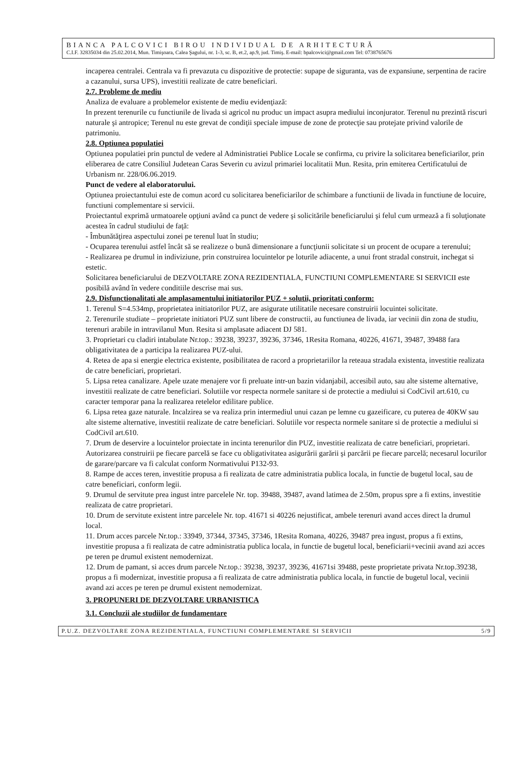BIANCA PALCOVICI BIROU INDIVIDUAL DE ARHITECTURĂ
C.I.F. 32835034 din 25.02.2014, Mun. Timişoara, Calea Şagului, nr. 1-3, sc. B, et.2, ap.9, jud. Timiş. E-mail: bpalcovici@gmail.com Tel: 0738765676
incaperea centralei. Centrala va fi prevazuta cu dispozitive de protectie: supape de siguranta, vas de expansiune, serpentina de racire a cazanului, sursa UPS), investitii realizate de catre beneficiari.
2.7. Probleme de mediu
Analiza de evaluare a problemelor existente de mediu evidenţiază:
In prezent terenurile cu functiunile de livada si agricol nu produc un impact asupra mediului inconjurator. Terenul nu prezintă riscuri naturale şi antropice; Terenul nu este grevat de condiţii speciale impuse de zone de protecţie sau protejate privind valorile de patrimoniu.
2.8. Optiunea populatiei
Optiunea populatiei prin punctul de vedere al Administratiei Publice Locale se confirma, cu privire la solicitarea beneficiarilor, prin eliberarea de catre Consiliul Judetean Caras Severin cu avizul primariei localitatii Mun. Resita, prin emiterea Certificatului de Urbanism nr. 228/06.06.2019.
Punct de vedere al elaboratorului.
Optiunea proiectantului este de comun acord cu solicitarea beneficiarilor de schimbare a functiunii de livada in functiune de locuire, functiuni complementare si servicii.
Proiectantul exprimă urmatoarele opţiuni având ca punct de vedere şi solicitările beneficiarului şi felul cum urmează a fi soluţionate acestea în cadrul studiului de faţă:
- Îmbunătăţirea aspectului zonei pe terenul luat în studiu;
- Ocuparea terenului astfel încât să se realizeze o bună dimensionare a funcţiunii solicitate si un procent de ocupare a terenului;
- Realizarea pe drumul in indiviziune, prin construirea locuintelor pe loturile adiacente, a unui front stradal construit, inchegat si estetic.
Solicitarea beneficiarului de DEZVOLTARE ZONA REZIDENTIALA, FUNCTIUNI COMPLEMENTARE SI SERVICII este posibilă având în vedere conditiile descrise mai sus.
2.9. Disfunctionalitati ale amplasamentului initiatorilor PUZ + solutii, prioritati conform:
1. Terenul S=4.534mp, proprietatea initiatorilor PUZ, are asigurate utilitatile necesare construirii locuintei solicitate.
2. Terenurile studiate – proprietate initiatori PUZ sunt libere de constructii, au functiunea de livada, iar vecinii din zona de studiu, terenuri arabile in intravilanul Mun. Resita si amplasate adiacent DJ 581.
3. Proprietari cu cladiri intabulate Nr.top.: 39238, 39237, 39236, 37346, 1Resita Romana, 40226, 41671, 39487, 39488 fara obligativitatea de a participa la realizarea PUZ-ului.
4. Retea de apa si energie electrica existente, posibilitatea de racord a proprietariilor la reteaua stradala existenta, investitie realizata de catre beneficiari, proprietari.
5. Lipsa retea canalizare. Apele uzate menajere vor fi preluate intr-un bazin vidanjabil, accesibil auto, sau alte sisteme alternative, investitii realizate de catre beneficiari. Solutiile vor respecta normele sanitare si de protectie a mediului si CodCivil art.610, cu caracter temporar pana la realizarea retelelor edilitare publice.
6. Lipsa retea gaze naturale. Incalzirea se va realiza prin intermediul unui cazan pe lemne cu gazeificare, cu puterea de 40KW sau alte sisteme alternative, investitii realizate de catre beneficiari. Solutiile vor respecta normele sanitare si de protectie a mediului si CodCivil art.610.
7. Drum de deservire a locuintelor proiectate in incinta terenurilor din PUZ, investitie realizata de catre beneficiari, proprietari. Autorizarea construirii pe fiecare parcelă se face cu obligativitatea asigurării garării şi parcării pe fiecare parcelă; necesarul locurilor de garare/parcare va fi calculat conform Normativului P132-93.
8. Rampe de acces teren, investitie propusa a fi realizata de catre administratia publica locala, in functie de bugetul local, sau de catre beneficiari, conform legii.
9. Drumul de servitute prea ingust intre parcelele Nr. top. 39488, 39487, avand latimea de 2.50m, propus spre a fi extins, investitie realizata de catre proprietari.
10. Drum de servitute existent intre parcelele Nr. top. 41671 si 40226 nejustificat, ambele terenuri avand acces direct la drumul local.
11. Drum acces parcele Nr.top.: 33949, 37344, 37345, 37346, 1Resita Romana, 40226, 39487 prea ingust, propus a fi extins, investitie propusa a fi realizata de catre administratia publica locala, in functie de bugetul local, beneficiarii+vecinii avand azi acces pe teren pe drumul existent nemodernizat.
12. Drum de pamant, si acces drum parcele Nr.top.: 39238, 39237, 39236, 41671si 39488, peste proprietate privata Nr.top.39238, propus a fi modernizat, investitie propusa a fi realizata de catre administratia publica locala, in functie de bugetul local, vecinii avand azi acces pe teren pe drumul existent nemodernizat.
3. PROPUNERI DE DEZVOLTARE URBANISTICA
3.1. Concluzii ale studiilor de fundamentare
P.U.Z. DEZVOLTARE ZONA REZIDENTIALA, FUNCTIUNI COMPLEMENTARE SI SERVICII 5/9